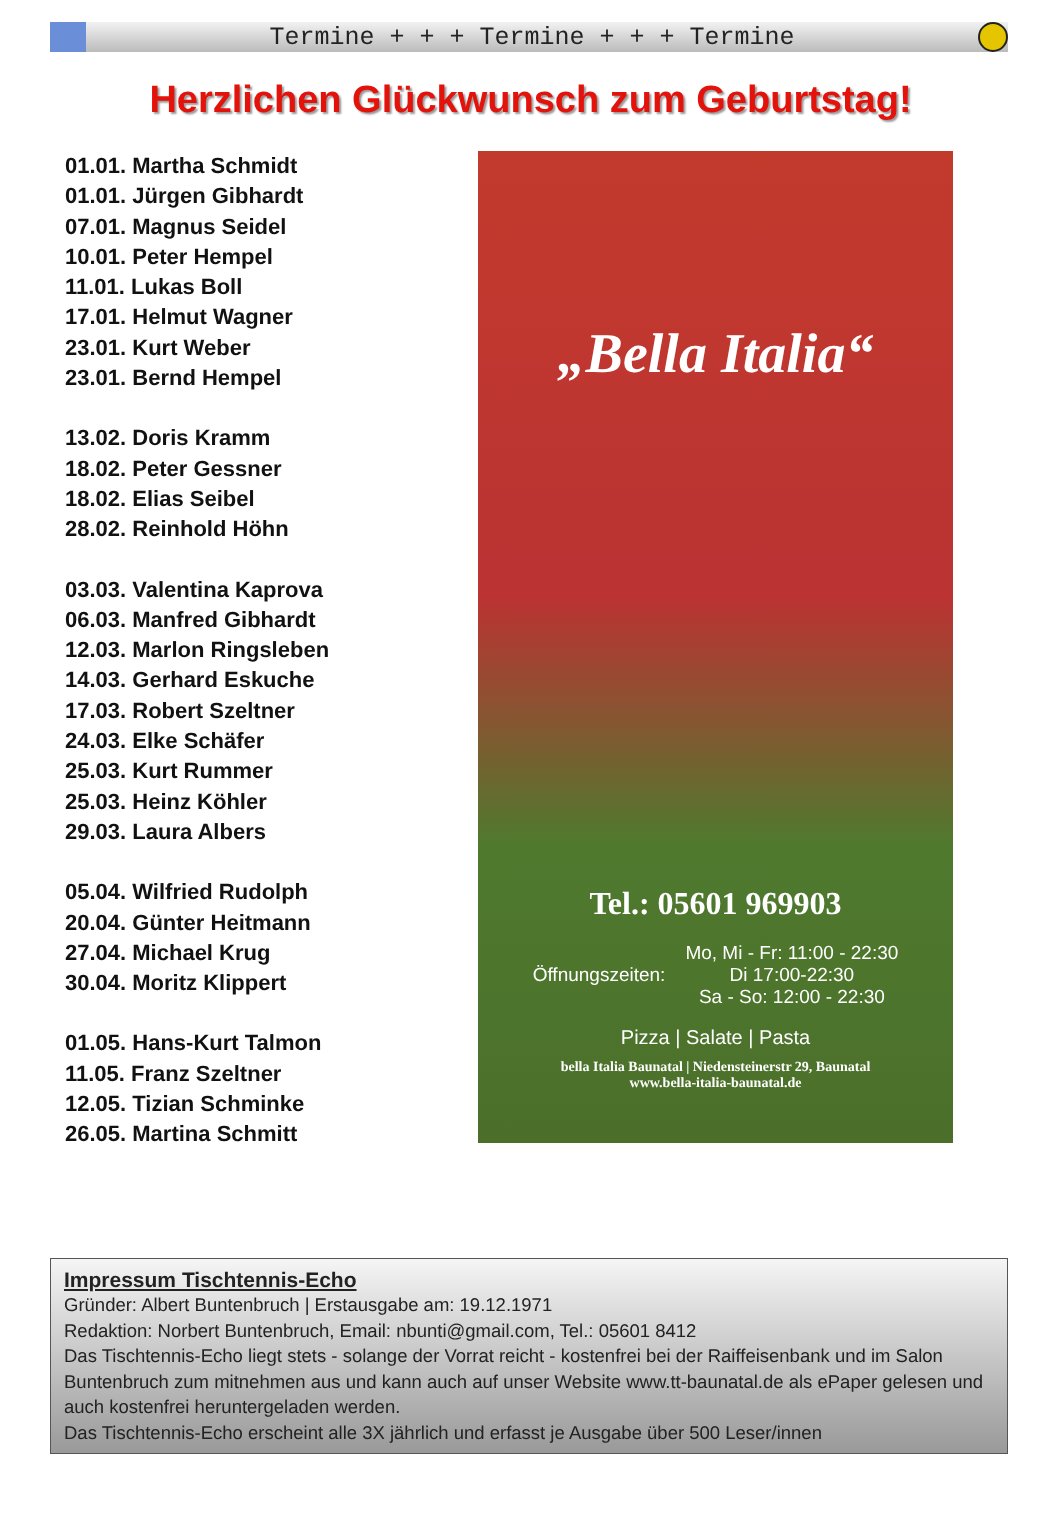Termine + + + Termine + + + Termine
Herzlichen Glückwunsch zum Geburtstag!
01.01. Martha Schmidt
01.01. Jürgen Gibhardt
07.01. Magnus Seidel
10.01. Peter Hempel
11.01. Lukas Boll
17.01. Helmut Wagner
23.01. Kurt Weber
23.01. Bernd Hempel
13.02. Doris Kramm
18.02. Peter Gessner
18.02. Elias Seibel
28.02. Reinhold Höhn
03.03. Valentina Kaprova
06.03. Manfred Gibhardt
12.03. Marlon Ringsleben
14.03. Gerhard Eskuche
17.03. Robert Szeltner
24.03. Elke Schäfer
25.03. Kurt Rummer
25.03. Heinz Köhler
29.03. Laura Albers
05.04. Wilfried Rudolph
20.04. Günter Heitmann
27.04. Michael Krug
30.04. Moritz Klippert
01.05. Hans-Kurt Talmon
11.05. Franz Szeltner
12.05. Tizian Schminke
26.05. Martina Schmitt
„Bella Italia“
Tel.: 05601 969903
Öffnungszeiten: Mo, Mi - Fr: 11:00 - 22:30
Di 17:00-22:30
Sa - So: 12:00 - 22:30
Pizza | Salate | Pasta
bella Italia Baunatal | Niedensteinerstr 29, Baunatal
www.bella-italia-baunatal.de
Impressum Tischtennis-Echo
Gründer: Albert Buntenbruch | Erstausgabe am: 19.12.1971
Redaktion: Norbert Buntenbruch, Email: nbunti@gmail.com, Tel.: 05601 8412
Das Tischtennis-Echo liegt stets - solange der Vorrat reicht - kostenfrei bei der Raiffeisenbank und im Salon Buntenbruch zum mitnehmen aus und kann auch auf unser Website www.tt-baunatal.de als ePaper gelesen und auch kostenfrei heruntergeladen werden.
Das Tischtennis-Echo erscheint alle 3X jährlich und erfasst je Ausgabe über 500 Leser/innen